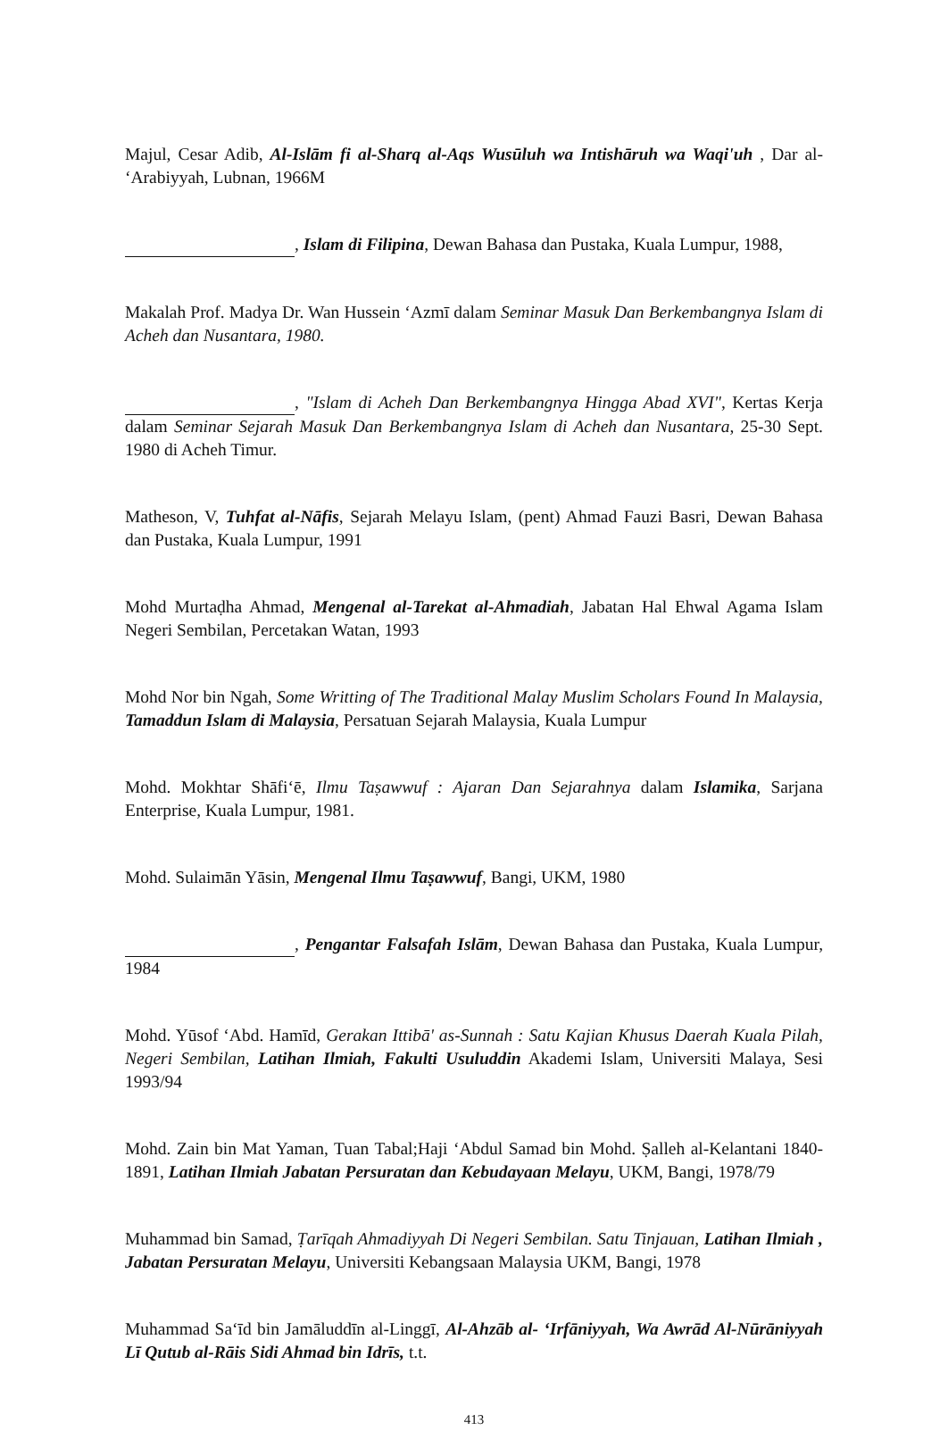Majul, Cesar Adib, Al-Islām fi al-Sharq al-Aqs Wusūluh wa Intishāruh wa Waqi'uh , Dar al- ‘Arabiyyah, Lubnan, 1966M
, Islam di Filipina, Dewan Bahasa dan Pustaka, Kuala Lumpur, 1988,
Makalah Prof. Madya Dr. Wan Hussein ‘Azmī dalam Seminar Masuk Dan Berkembangnya Islam di Acheh dan Nusantara, 1980.
, "Islam di Acheh Dan Berkembangnya Hingga Abad XVI", Kertas Kerja dalam Seminar Sejarah Masuk Dan Berkembangnya Islam di Acheh dan Nusantara, 25-30 Sept. 1980 di Acheh Timur.
Matheson, V, Tuhfat al-Nāfis, Sejarah Melayu Islam, (pent) Ahmad Fauzi Basri, Dewan Bahasa dan Pustaka, Kuala Lumpur, 1991
Mohd Murtaḍha Ahmad, Mengenal al-Tarekat al-Ahmadiah, Jabatan Hal Ehwal Agama Islam Negeri Sembilan, Percetakan Watan, 1993
Mohd Nor bin Ngah, Some Writting of The Traditional Malay Muslim Scholars Found In Malaysia, Tamaddun Islam di Malaysia, Persatuan Sejarah Malaysia, Kuala Lumpur
Mohd. Mokhtar Shāfi‘ē, Ilmu Taṣawwuf : Ajaran Dan Sejarahnya dalam Islamika, Sarjana Enterprise, Kuala Lumpur, 1981.
Mohd. Sulaimān Yāsin, Mengenal Ilmu Taṣawwuf, Bangi, UKM, 1980
, Pengantar Falsafah Islām, Dewan Bahasa dan Pustaka, Kuala Lumpur, 1984
Mohd. Yūsof ‘Abd. Hamīd, Gerakan Ittibā' as-Sunnah : Satu Kajian Khusus Daerah Kuala Pilah, Negeri Sembilan, Latihan Ilmiah, Fakulti Usuluddin Akademi Islam, Universiti Malaya, Sesi 1993/94
Mohd. Zain bin Mat Yaman, Tuan Tabal;Haji ‘Abdul Samad bin Mohd. Ṣalleh al-Kelantani 1840-1891, Latihan Ilmiah Jabatan Persuratan dan Kebudayaan Melayu, UKM, Bangi, 1978/79
Muhammad bin Samad, Ṭarīqah Ahmadiyyah Di Negeri Sembilan. Satu Tinjauan, Latihan Ilmiah , Jabatan Persuratan Melayu, Universiti Kebangsaan Malaysia UKM, Bangi, 1978
Muhammad Sa‘īd bin Jamāluddīn al-Linggī, Al-Ahzāb al- ‘Irfāniyyah, Wa Awrād Al-Nūrāniyyah Lī Qutub al-Rāis Sidi Ahmad bin Idrīs, t.t.
413